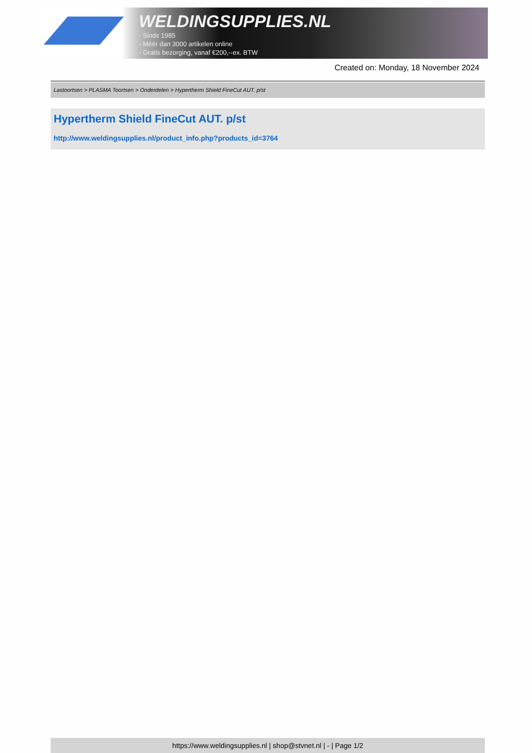WELDINGSUPPLIES.NL
- Sinds 1985
- Méér dan 3000 artikelen online
- Gratis bezorging, vanaf €200,--ex. BTW
Created on: Monday, 18 November 2024
Lastoortsen > PLASMA Toortsen > Onderdelen > Hypertherm Shield FineCut AUT. p/st
Hypertherm Shield FineCut AUT. p/st
http://www.weldingsupplies.nl/product_info.php?products_id=3764
https://www.weldingsupplies.nl | shop@stvnet.nl | - | Page 1/2